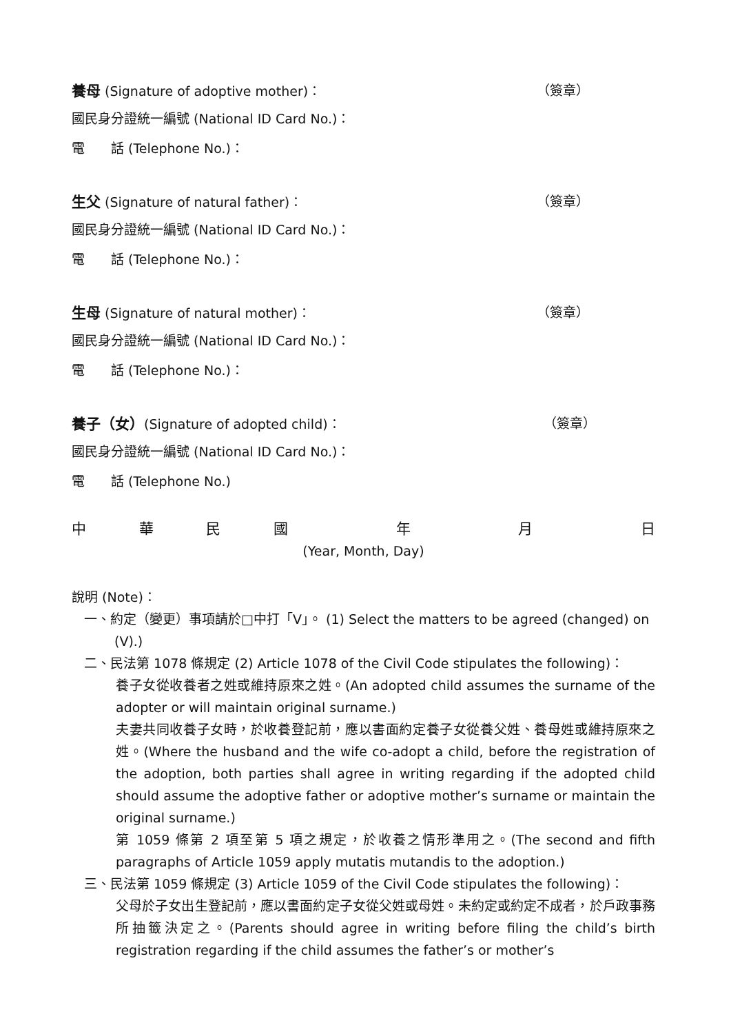養母 (Signature of adoptive mother)： （簽章）
國民身分證統一編號 (National ID Card No.)：
電　　話 (Telephone No.)：
生父 (Signature of natural father)： （簽章）
國民身分證統一編號 (National ID Card No.)：
電　　話 (Telephone No.)：
生母 (Signature of natural mother)： （簽章）
國民身分證統一編號 (National ID Card No.)：
電　　話 (Telephone No.)：
養子（女）(Signature of adopted child)： （簽章）
國民身分證統一編號 (National ID Card No.)：
電　　話 (Telephone No.)
中華民國年月日
(Year, Month, Day)
說明 (Note)：
一、約定（變更）事項請於□中打「V」。 (1) Select the matters to be agreed (changed) on (V).)
二、民法第 1078 條規定 (2) Article 1078 of the Civil Code stipulates the following)：
養子女從收養者之姓或維持原來之姓。(An adopted child assumes the surname of the adopter or will maintain original surname.)
夫妻共同收養子女時，於收養登記前，應以書面約定養子女從養父姓、養母姓或維持原來之姓。(Where the husband and the wife co-adopt a child, before the registration of the adoption, both parties shall agree in writing regarding if the adopted child should assume the adoptive father or adoptive mother’s surname or maintain the original surname.)
第 1059 條第 2 項至第 5 項之規定，於收養之情形準用之。(The second and fifth paragraphs of Article 1059 apply mutatis mutandis to the adoption.)
三、民法第 1059 條規定 (3) Article 1059 of the Civil Code stipulates the following)：
父母於子女出生登記前，應以書面約定子女從父姓或母姓。未約定或約定不成者，於戶政事務所抽籤決定之。(Parents should agree in writing before filing the child’s birth registration regarding if the child assumes the father’s or mother’s